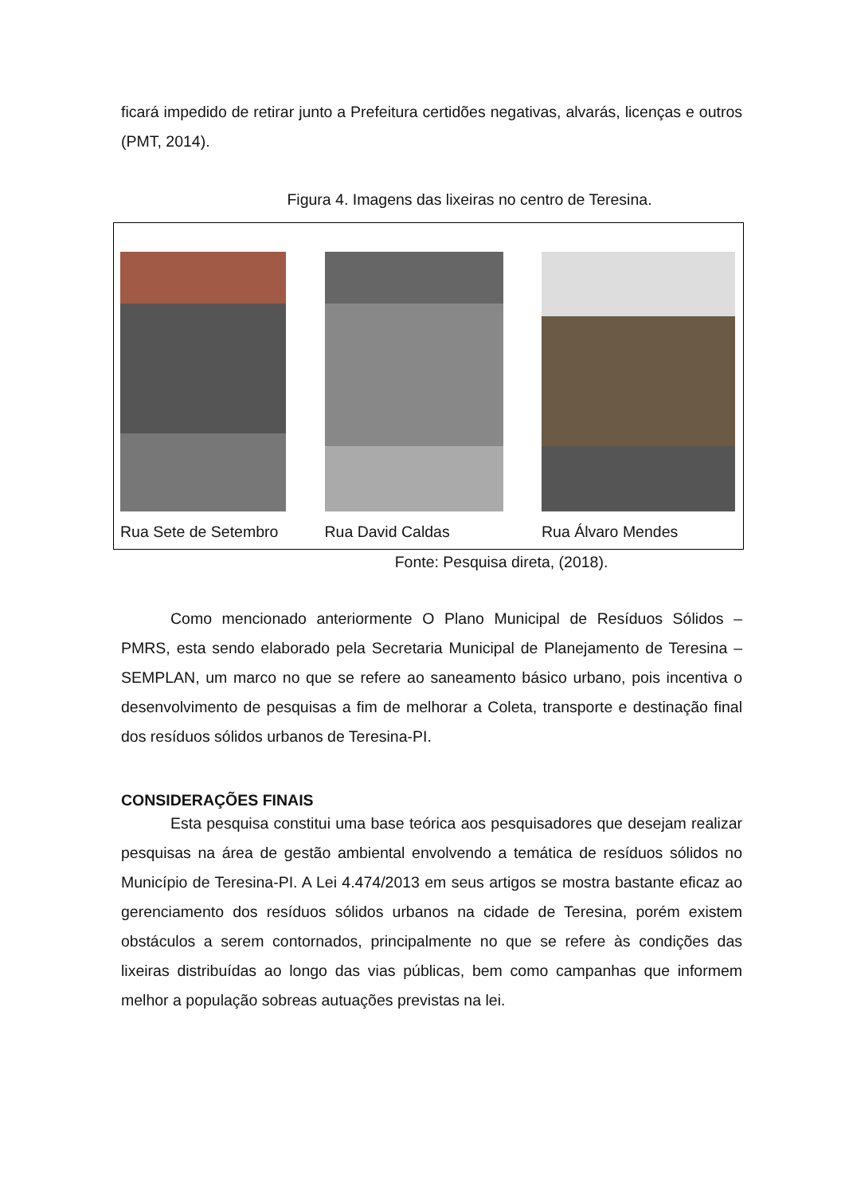ficará impedido de retirar junto a Prefeitura certidões negativas, alvarás, licenças e outros (PMT, 2014).
Figura 4. Imagens das lixeiras no centro de Teresina.
Rua Sete de Setembro Rua David Caldas Rua Álvaro Mendes
Fonte: Pesquisa direta, (2018).
Como mencionado anteriormente O Plano Municipal de Resíduos Sólidos – PMRS, esta sendo elaborado pela Secretaria Municipal de Planejamento de Teresina – SEMPLAN, um marco no que se refere ao saneamento básico urbano, pois incentiva o desenvolvimento de pesquisas a fim de melhorar a Coleta, transporte e destinação final dos resíduos sólidos urbanos de Teresina-PI.
CONSIDERAÇÕES FINAIS
Esta pesquisa constitui uma base teórica aos pesquisadores que desejam realizar pesquisas na área de gestão ambiental envolvendo a temática de resíduos sólidos no Município de Teresina-PI. A Lei 4.474/2013 em seus artigos se mostra bastante eficaz ao gerenciamento dos resíduos sólidos urbanos na cidade de Teresina, porém existem obstáculos a serem contornados, principalmente no que se refere às condições das lixeiras distribuídas ao longo das vias públicas, bem como campanhas que informem melhor a população sobreas autuações previstas na lei.